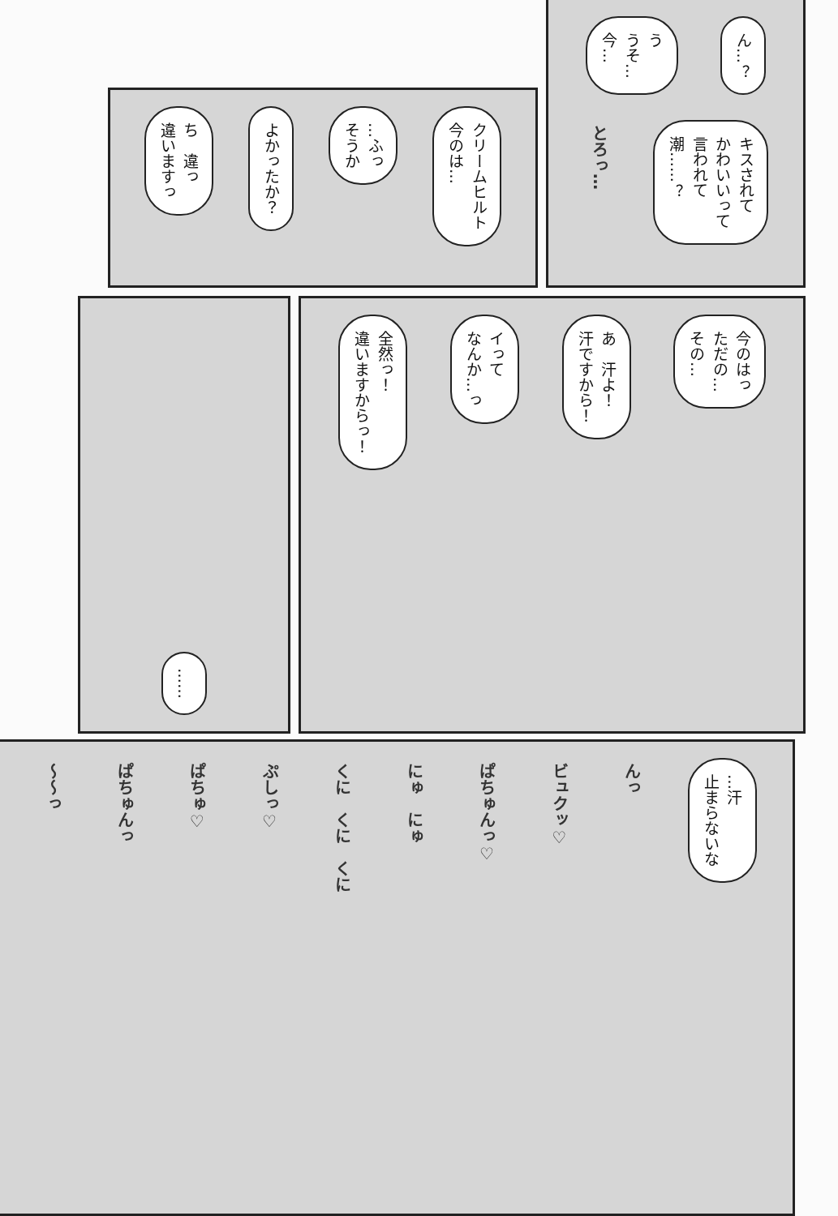ん…？
う
うそ…
今…
キスされて
かわいいって
言われて
潮……？
とろっ…
クリームヒルト
今のは…
…ふっ
そうか
よかったか？
ち　違っ
違いますっ
今のはっ
ただの…
その…
あ　汗よ！
汗ですから！
イって
なんか…っ
全然っ！
違いますからっ！
……
…汗
止まらないな
んっ
ビュクッ♡
ぱちゅんっ♡
にゅ　にゅ
くに　くに　くに
ぷしっ♡
ぱちゅ♡
ぱちゅんっ
～～っ